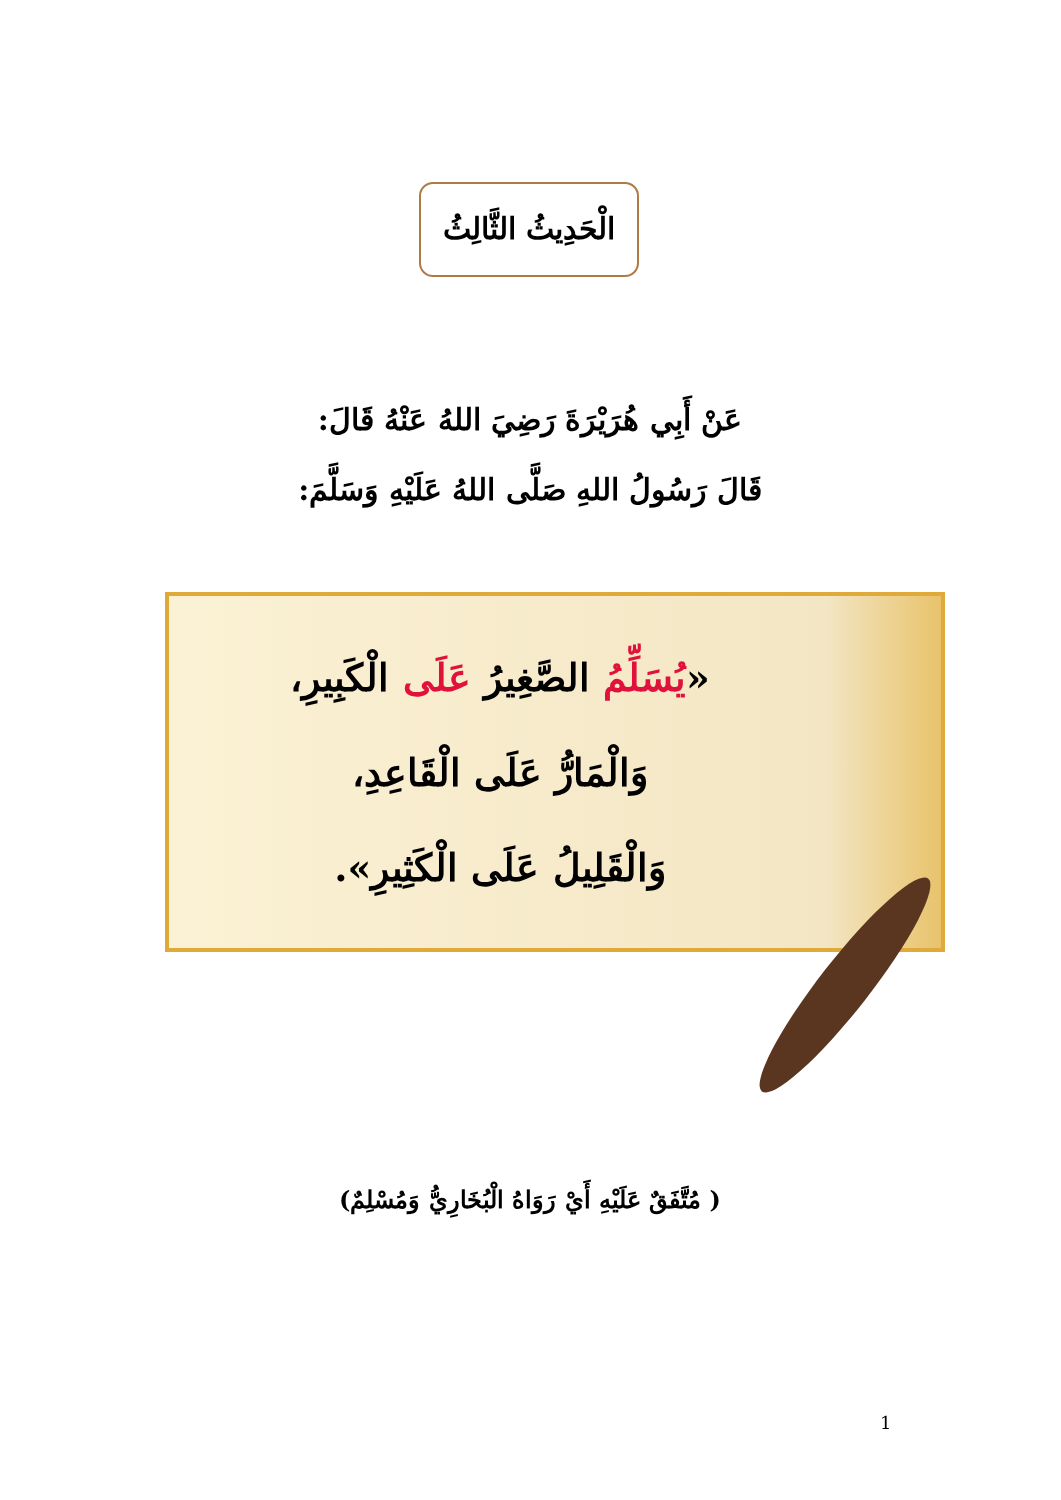الْحَدِيثُ الثَّالِثُ
عَنْ أَبِي هُرَيْرَةَ رَضِيَ اللهُ عَنْهُ قَالَ:
قَالَ رَسُولُ اللهِ صَلَّى اللهُ عَلَيْهِ وَسَلَّمَ:
«يُسَلِّمُ الصَّغِيرُ عَلَى الْكَبِيرِ،
وَالْمَارُّ عَلَى الْقَاعِدِ،
وَالْقَلِيلُ عَلَى الْكَثِيرِ».
( مُتَّفَقٌ عَلَيْهِ أَيْ رَوَاهُ الْبُخَارِيُّ وَمُسْلِمٌ)
1